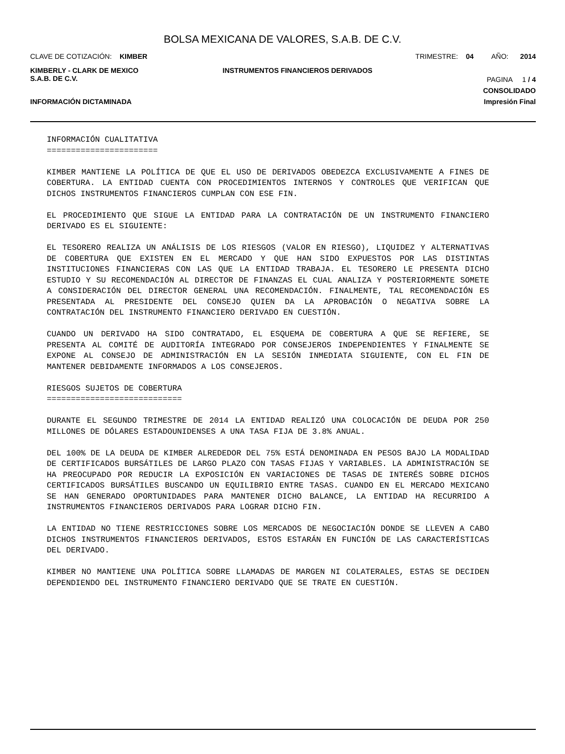BOLSA MEXICANA DE VALORES, S.A.B. DE C.V.
CLAVE DE COTIZACIÓN: KIMBER TRIMESTRE: 04 AÑO: 2014
KIMBERLY - CLARK DE MEXICO
S.A.B. DE C.V. INSTRUMENTOS FINANCIEROS DERIVADOS PAGINA 1 / 4
CONSOLIDADO
INFORMACIÓN DICTAMINADA Impresión Final
INFORMACIÓN CUALITATIVA
=======================
KIMBER MANTIENE LA POLÍTICA DE QUE EL USO DE DERIVADOS OBEDEZCA EXCLUSIVAMENTE A FINES DE COBERTURA. LA ENTIDAD CUENTA CON PROCEDIMIENTOS INTERNOS Y CONTROLES QUE VERIFICAN QUE DICHOS INSTRUMENTOS FINANCIEROS CUMPLAN CON ESE FIN.
EL PROCEDIMIENTO QUE SIGUE LA ENTIDAD PARA LA CONTRATACIÓN DE UN INSTRUMENTO FINANCIERO DERIVADO ES EL SIGUIENTE:
EL TESORERO REALIZA UN ANÁLISIS DE LOS RIESGOS (VALOR EN RIESGO), LIQUIDEZ Y ALTERNATIVAS DE COBERTURA QUE EXISTEN EN EL MERCADO Y QUE HAN SIDO EXPUESTOS POR LAS DISTINTAS INSTITUCIONES FINANCIERAS CON LAS QUE LA ENTIDAD TRABAJA. EL TESORERO LE PRESENTA DICHO ESTUDIO Y SU RECOMENDACIÓN AL DIRECTOR DE FINANZAS EL CUAL ANALIZA Y POSTERIORMENTE SOMETE A CONSIDERACIÓN DEL DIRECTOR GENERAL UNA RECOMENDACIÓN. FINALMENTE, TAL RECOMENDACIÓN ES PRESENTADA AL PRESIDENTE DEL CONSEJO QUIEN DA LA APROBACIÓN O NEGATIVA SOBRE LA CONTRATACIÓN DEL INSTRUMENTO FINANCIERO DERIVADO EN CUESTIÓN.
CUANDO UN DERIVADO HA SIDO CONTRATADO, EL ESQUEMA DE COBERTURA A QUE SE REFIERE, SE PRESENTA AL COMITÉ DE AUDITORÍA INTEGRADO POR CONSEJEROS INDEPENDIENTES Y FINALMENTE SE EXPONE AL CONSEJO DE ADMINISTRACIÓN EN LA SESIÓN INMEDIATA SIGUIENTE, CON EL FIN DE MANTENER DEBIDAMENTE INFORMADOS A LOS CONSEJEROS.
RIESGOS SUJETOS DE COBERTURA
============================
DURANTE EL SEGUNDO TRIMESTRE DE 2014 LA ENTIDAD REALIZÓ UNA COLOCACIÓN DE DEUDA POR 250 MILLONES DE DÓLARES ESTADOUNIDENSES A UNA TASA FIJA DE 3.8% ANUAL.
DEL 100% DE LA DEUDA DE KIMBER ALREDEDOR DEL 75% ESTÁ DENOMINADA EN PESOS BAJO LA MODALIDAD DE CERTIFICADOS BURSÁTILES DE LARGO PLAZO CON TASAS FIJAS Y VARIABLES. LA ADMINISTRACIÓN SE HA PREOCUPADO POR REDUCIR LA EXPOSICIÓN EN VARIACIONES DE TASAS DE INTERÉS SOBRE DICHOS CERTIFICADOS BURSÁTILES BUSCANDO UN EQUILIBRIO ENTRE TASAS. CUANDO EN EL MERCADO MEXICANO SE HAN GENERADO OPORTUNIDADES PARA MANTENER DICHO BALANCE, LA ENTIDAD HA RECURRIDO A INSTRUMENTOS FINANCIEROS DERIVADOS PARA LOGRAR DICHO FIN.
LA ENTIDAD NO TIENE RESTRICCIONES SOBRE LOS MERCADOS DE NEGOCIACIÓN DONDE SE LLEVEN A CABO DICHOS INSTRUMENTOS FINANCIEROS DERIVADOS, ESTOS ESTARÁN EN FUNCIÓN DE LAS CARACTERÍSTICAS DEL DERIVADO.
KIMBER NO MANTIENE UNA POLÍTICA SOBRE LLAMADAS DE MARGEN NI COLATERALES, ESTAS SE DECIDEN DEPENDIENDO DEL INSTRUMENTO FINANCIERO DERIVADO QUE SE TRATE EN CUESTIÓN.